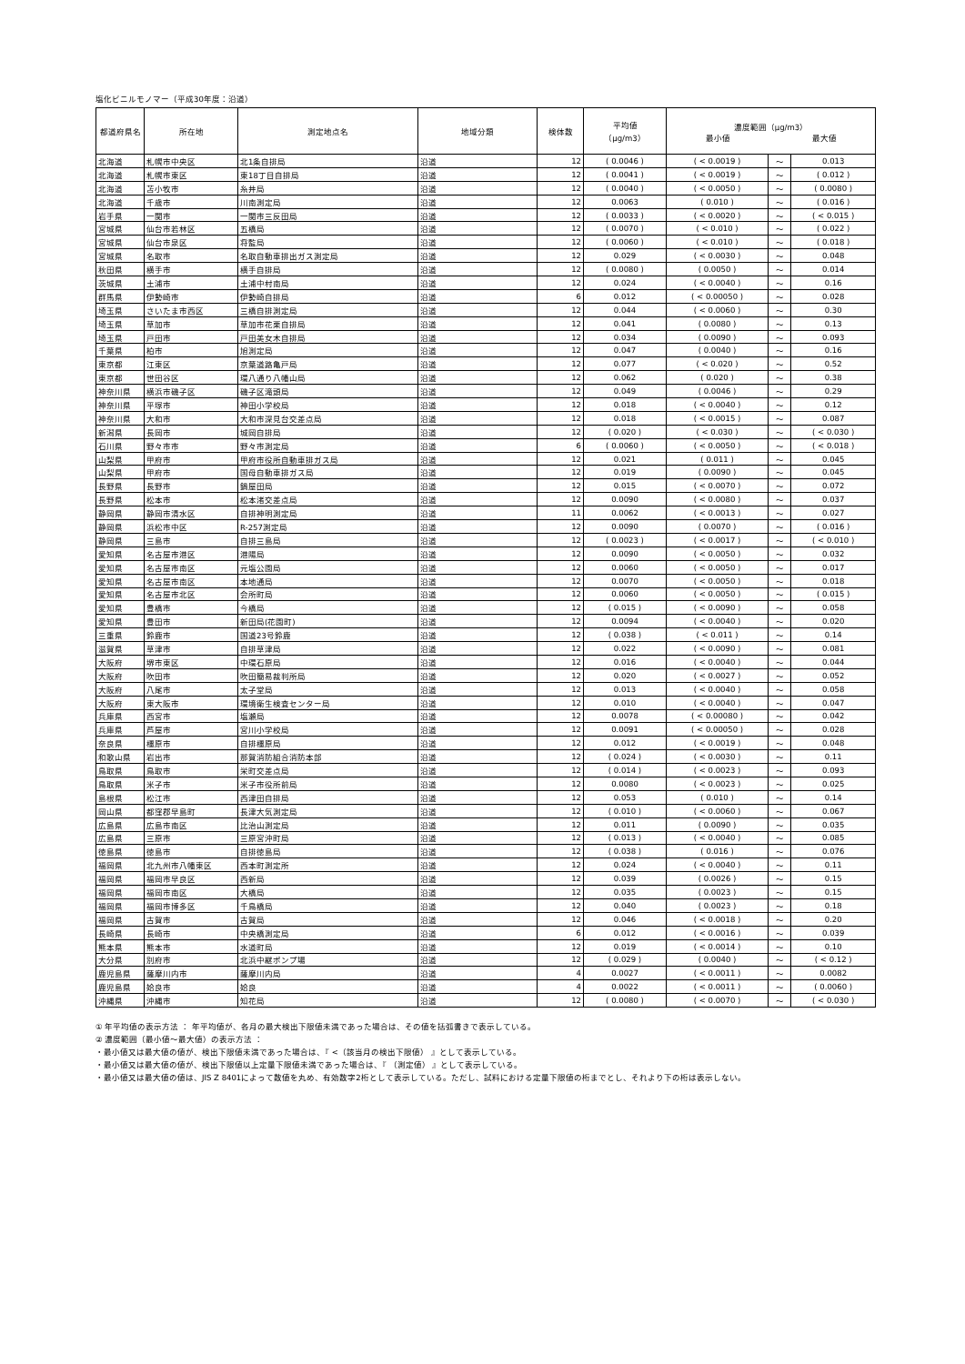塩化ビニルモノマー（平成30年度：沿道）
| 都道府県名 | 所在地 | 測定地点名 | 地域分類 | 検体数 | 平均値 （μg/m3） | 濃度範囲（μg/m3） 最小値 最大値 | | |
| --- | --- | --- | --- | --- | --- | --- | --- | --- |
| 北海道 | 札幌市中央区 | 北1条自排局 | 沿道 | 12 | ( 0.0046 ) | ( < 0.0019 ) | ～ | 0.013 |
| 北海道 | 札幌市東区 | 東18丁目自排局 | 沿道 | 12 | ( 0.0041 ) | ( < 0.0019 ) | ～ | ( 0.012 ) |
| 北海道 | 苫小牧市 | 糸井局 | 沿道 | 12 | ( 0.0040 ) | ( < 0.0050 ) | ～ | ( 0.0080 ) |
| 北海道 | 千歳市 | 川南測定局 | 沿道 | 12 | 0.0063 | ( 0.010 ) | ～ | ( 0.016 ) |
| 岩手県 | 一関市 | 一関市三反田局 | 沿道 | 12 | ( 0.0033 ) | ( < 0.0020 ) | ～ | ( < 0.015 ) |
| 宮城県 | 仙台市若林区 | 五橋局 | 沿道 | 12 | ( 0.0070 ) | ( < 0.010 ) | ～ | ( 0.022 ) |
| 宮城県 | 仙台市泉区 | 将監局 | 沿道 | 12 | ( 0.0060 ) | ( < 0.010 ) | ～ | ( 0.018 ) |
| 宮城県 | 名取市 | 名取自動車排出ガス測定局 | 沿道 | 12 | 0.029 | ( < 0.0030 ) | ～ | 0.048 |
| 秋田県 | 横手市 | 横手自排局 | 沿道 | 12 | ( 0.0080 ) | ( 0.0050 ) | ～ | 0.014 |
| 茨城県 | 土浦市 | 土浦中村南局 | 沿道 | 12 | 0.024 | ( < 0.0040 ) | ～ | 0.16 |
| 群馬県 | 伊勢崎市 | 伊勢崎自排局 | 沿道 | 6 | 0.012 | ( < 0.00050 ) | ～ | 0.028 |
| 埼玉県 | さいたま市西区 | 三橋自排測定局 | 沿道 | 12 | 0.044 | ( < 0.0060 ) | ～ | 0.30 |
| 埼玉県 | 草加市 | 草加市花栗自排局 | 沿道 | 12 | 0.041 | ( 0.0080 ) | ～ | 0.13 |
| 埼玉県 | 戸田市 | 戸田美女木自排局 | 沿道 | 12 | 0.034 | ( 0.0090 ) | ～ | 0.093 |
| 千葉県 | 柏市 | 旭測定局 | 沿道 | 12 | 0.047 | ( 0.0040 ) | ～ | 0.16 |
| 東京都 | 江東区 | 京葉道路亀戸局 | 沿道 | 12 | 0.077 | ( < 0.020 ) | ～ | 0.52 |
| 東京都 | 世田谷区 | 環八通り八幡山局 | 沿道 | 12 | 0.062 | ( 0.020 ) | ～ | 0.38 |
| 神奈川県 | 横浜市磯子区 | 磯子区滝頭局 | 沿道 | 12 | 0.049 | ( 0.0046 ) | ～ | 0.29 |
| 神奈川県 | 平塚市 | 神田小学校局 | 沿道 | 12 | 0.018 | ( < 0.0040 ) | ～ | 0.12 |
| 神奈川県 | 大和市 | 大和市深見台交差点局 | 沿道 | 12 | 0.018 | ( < 0.0015 ) | ～ | 0.087 |
| 新潟県 | 長岡市 | 城岡自排局 | 沿道 | 12 | ( 0.020 ) | ( < 0.030 ) | ～ | ( < 0.030 ) |
| 石川県 | 野々市市 | 野々市測定局 | 沿道 | 6 | ( 0.0060 ) | ( < 0.0050 ) | ～ | ( < 0.018 ) |
| 山梨県 | 甲府市 | 甲府市役所自動車排ガス局 | 沿道 | 12 | 0.021 | ( 0.011 ) | ～ | 0.045 |
| 山梨県 | 甲府市 | 国母自動車排ガス局 | 沿道 | 12 | 0.019 | ( 0.0090 ) | ～ | 0.045 |
| 長野県 | 長野市 | 鍋屋田局 | 沿道 | 12 | 0.015 | ( < 0.0070 ) | ～ | 0.072 |
| 長野県 | 松本市 | 松本渚交差点局 | 沿道 | 12 | 0.0090 | ( < 0.0080 ) | ～ | 0.037 |
| 静岡県 | 静岡市清水区 | 自排神明測定局 | 沿道 | 11 | 0.0062 | ( < 0.0013 ) | ～ | 0.027 |
| 静岡県 | 浜松市中区 | R-257測定局 | 沿道 | 12 | 0.0090 | ( 0.0070 ) | ～ | ( 0.016 ) |
| 静岡県 | 三島市 | 自排三島局 | 沿道 | 12 | ( 0.0023 ) | ( < 0.0017 ) | ～ | ( < 0.010 ) |
| 愛知県 | 名古屋市港区 | 港陽局 | 沿道 | 12 | 0.0090 | ( < 0.0050 ) | ～ | 0.032 |
| 愛知県 | 名古屋市南区 | 元塩公園局 | 沿道 | 12 | 0.0060 | ( < 0.0050 ) | ～ | 0.017 |
| 愛知県 | 名古屋市南区 | 本地通局 | 沿道 | 12 | 0.0070 | ( < 0.0050 ) | ～ | 0.018 |
| 愛知県 | 名古屋市北区 | 会所町局 | 沿道 | 12 | 0.0060 | ( < 0.0050 ) | ～ | ( 0.015 ) |
| 愛知県 | 豊橋市 | 今橋局 | 沿道 | 12 | ( 0.015 ) | ( < 0.0090 ) | ～ | 0.058 |
| 愛知県 | 豊田市 | 新田局(花園町) | 沿道 | 12 | 0.0094 | ( < 0.0040 ) | ～ | 0.020 |
| 三重県 | 鈴鹿市 | 国道23号鈴鹿 | 沿道 | 12 | ( 0.038 ) | ( < 0.011 ) | ～ | 0.14 |
| 滋賀県 | 草津市 | 自排草津局 | 沿道 | 12 | 0.022 | ( < 0.0090 ) | ～ | 0.081 |
| 大阪府 | 堺市東区 | 中環石原局 | 沿道 | 12 | 0.016 | ( < 0.0040 ) | ～ | 0.044 |
| 大阪府 | 吹田市 | 吹田簡易裁判所局 | 沿道 | 12 | 0.020 | ( < 0.0027 ) | ～ | 0.052 |
| 大阪府 | 八尾市 | 太子堂局 | 沿道 | 12 | 0.013 | ( < 0.0040 ) | ～ | 0.058 |
| 大阪府 | 東大阪市 | 環境衛生検査センター局 | 沿道 | 12 | 0.010 | ( < 0.0040 ) | ～ | 0.047 |
| 兵庫県 | 西宮市 | 塩瀬局 | 沿道 | 12 | 0.0078 | ( < 0.00080 ) | ～ | 0.042 |
| 兵庫県 | 芦屋市 | 宮川小学校局 | 沿道 | 12 | 0.0091 | ( < 0.00050 ) | ～ | 0.028 |
| 奈良県 | 橿原市 | 自排橿原局 | 沿道 | 12 | 0.012 | ( < 0.0019 ) | ～ | 0.048 |
| 和歌山県 | 岩出市 | 那賀消防組合消防本部 | 沿道 | 12 | ( 0.024 ) | ( < 0.0030 ) | ～ | 0.11 |
| 鳥取県 | 鳥取市 | 栄町交差点局 | 沿道 | 12 | ( 0.014 ) | ( < 0.0023 ) | ～ | 0.093 |
| 鳥取県 | 米子市 | 米子市役所前局 | 沿道 | 12 | 0.0080 | ( < 0.0023 ) | ～ | 0.025 |
| 島根県 | 松江市 | 西津田自排局 | 沿道 | 12 | 0.053 | ( 0.010 ) | ～ | 0.14 |
| 岡山県 | 都窪郡早島町 | 長津大気測定局 | 沿道 | 12 | ( 0.010 ) | ( < 0.0060 ) | ～ | 0.067 |
| 広島県 | 広島市南区 | 比治山測定局 | 沿道 | 12 | 0.011 | ( 0.0090 ) | ～ | 0.035 |
| 広島県 | 三原市 | 三原宮沖町局 | 沿道 | 12 | ( 0.013 ) | ( < 0.0040 ) | ～ | 0.085 |
| 徳島県 | 徳島市 | 自排徳島局 | 沿道 | 12 | ( 0.038 ) | ( 0.016 ) | ～ | 0.076 |
| 福岡県 | 北九州市八幡東区 | 西本町測定所 | 沿道 | 12 | 0.024 | ( < 0.0040 ) | ～ | 0.11 |
| 福岡県 | 福岡市早良区 | 西新局 | 沿道 | 12 | 0.039 | ( 0.0026 ) | ～ | 0.15 |
| 福岡県 | 福岡市南区 | 大橋局 | 沿道 | 12 | 0.035 | ( 0.0023 ) | ～ | 0.15 |
| 福岡県 | 福岡市博多区 | 千鳥橋局 | 沿道 | 12 | 0.040 | ( 0.0023 ) | ～ | 0.18 |
| 福岡県 | 古賀市 | 古賀局 | 沿道 | 12 | 0.046 | ( < 0.0018 ) | ～ | 0.20 |
| 長崎県 | 長崎市 | 中央橋測定局 | 沿道 | 6 | 0.012 | ( < 0.0016 ) | ～ | 0.039 |
| 熊本県 | 熊本市 | 水道町局 | 沿道 | 12 | 0.019 | ( < 0.0014 ) | ～ | 0.10 |
| 大分県 | 別府市 | 北浜中継ポンプ場 | 沿道 | 12 | ( 0.029 ) | ( 0.0040 ) | ～ | ( < 0.12 ) |
| 鹿児島県 | 薩摩川内市 | 薩摩川内局 | 沿道 | 4 | 0.0027 | ( < 0.0011 ) | ～ | 0.0082 |
| 鹿児島県 | 姶良市 | 姶良 | 沿道 | 4 | 0.0022 | ( < 0.0011 ) | ～ | ( 0.0060 ) |
| 沖縄県 | 沖縄市 | 知花局 | 沿道 | 12 | ( 0.0080 ) | ( < 0.0070 ) | ～ | ( < 0.030 ) |
① 年平均値の表示方法 ： 年平均値が、各月の最大検出下限値未満であった場合は、その値を括弧書きで表示している。
② 濃度範囲（最小値～最大値）の表示方法 ：
・最小値又は最大値の値が、検出下限値未満であった場合は、『 <（該当月の検出下限値） 』として表示している。
・最小値又は最大値の値が、検出下限値以上定量下限値未満であった場合は、『 （測定値） 』として表示している。
・最小値又は最大値の値は、JIS Z 8401によって数値を丸め、有効数字2桁として表示している。ただし、試料における定量下限値の桁までとし、それより下の桁は表示しない。